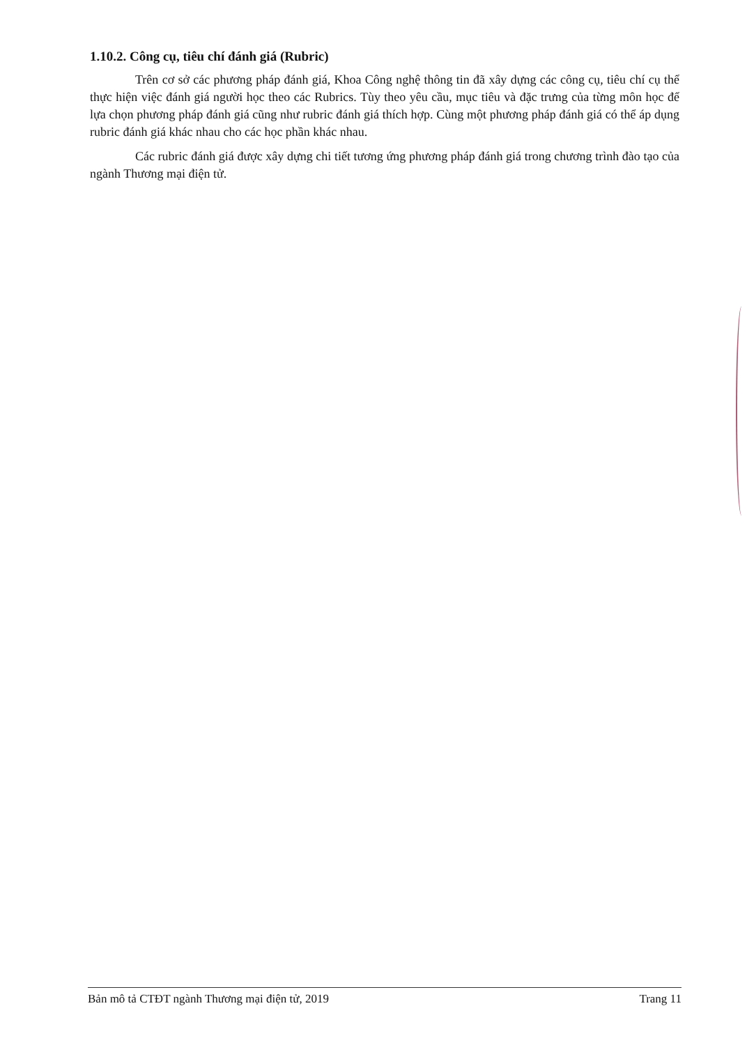1.10.2. Công cụ, tiêu chí đánh giá (Rubric)
Trên cơ sở các phương pháp đánh giá, Khoa Công nghệ thông tin đã xây dựng các công cụ, tiêu chí cụ thể thực hiện việc đánh giá người học theo các Rubrics. Tùy theo yêu cầu, mục tiêu và đặc trưng của từng môn học để lựa chọn phương pháp đánh giá cũng như rubric đánh giá thích hợp. Cùng một phương pháp đánh giá có thể áp dụng rubric đánh giá khác nhau cho các học phần khác nhau.
Các rubric đánh giá được xây dựng chi tiết tương ứng phương pháp đánh giá trong chương trình đào tạo của ngành Thương mại điện tử.
Bản mô tả CTĐT ngành Thương mại điện tử, 2019 Trang 11